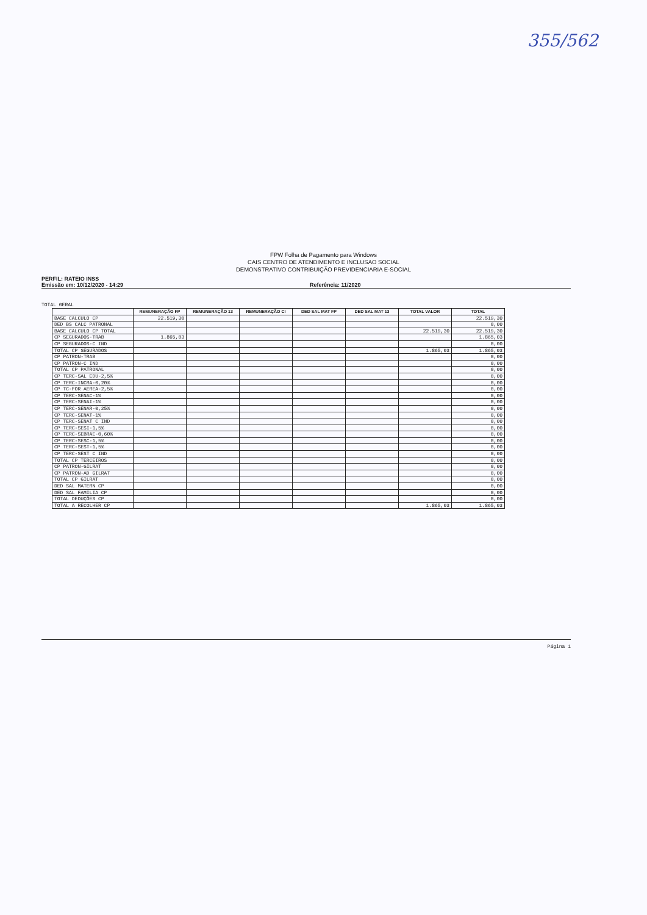355/562
FPW Folha de Pagamento para Windows
CAIS CENTRO DE ATENDIMENTO E INCLUSAO SOCIAL
DEMONSTRATIVO CONTRIBUIÇÃO PREVIDENCIARIA E-SOCIAL
PERFIL: RATEIO INSS
Emissão em: 10/12/2020 - 14:29 Referência: 11/2020
TOTAL GERAL
| | REMUNERAÇÃO FP | REMUNERAÇÃO 13 | REMUNERAÇÃO CI | DED SAL MAT FP | DED SAL MAT 13 | TOTAL VALOR | TOTAL |
| --- | --- | --- | --- | --- | --- | --- | --- |
| BASE CALCULO CP | 22.519,30 | | | | | | 22.519,30 |
| DED BS CALC PATRONAL | | | | | | | 0,00 |
| BASE CALCULO CP TOTAL | | | | | | 22.519,30 | 22.519,30 |
| CP SEGURADOS-TRAB | 1.865,03 | | | | | | 1.865,03 |
| CP SEGURADOS-C IND | | | | | | | 0,00 |
| TOTAL CP SEGURADOS | | | | | | 1.865,03 | 1.865,03 |
| CP PATRON-TRAB | | | | | | | 0,00 |
| CP PATRON-C IND | | | | | | | 0,00 |
| TOTAL CP PATRONAL | | | | | | | 0,00 |
| CP TERC-SAL EDU-2,5% | | | | | | | 0,00 |
| CP TERC-INCRA-0,20% | | | | | | | 0,00 |
| CP TC-FOR AEREA-2,5% | | | | | | | 0,00 |
| CP TERC-SENAC-1% | | | | | | | 0,00 |
| CP TERC-SENAI-1% | | | | | | | 0,00 |
| CP TERC-SENAR-0,25% | | | | | | | 0,00 |
| CP TERC-SENAT-1% | | | | | | | 0,00 |
| CP TERC-SENAT C IND | | | | | | | 0,00 |
| CP TERC-SESI-1,5% | | | | | | | 0,00 |
| CP TERC-SEBRAE-0,60% | | | | | | | 0,00 |
| CP TERC-SESC-1,5% | | | | | | | 0,00 |
| CP TERC-SEST-1,5% | | | | | | | 0,00 |
| CP TERC-SEST C IND | | | | | | | 0,00 |
| TOTAL CP TERCEIROS | | | | | | | 0,00 |
| CP PATRON-GILRAT | | | | | | | 0,00 |
| CP PATRON-AD GILRAT | | | | | | | 0,00 |
| TOTAL CP GILRAT | | | | | | | 0,00 |
| DED SAL MATERN CP | | | | | | | 0,00 |
| DED SAL FAMILIA CP | | | | | | | 0,00 |
| TOTAL DEDUÇÕES CP | | | | | | | 0,00 |
| TOTAL A RECOLHER CP | | | | | | 1.865,03 | 1.865,03 |
Página 1